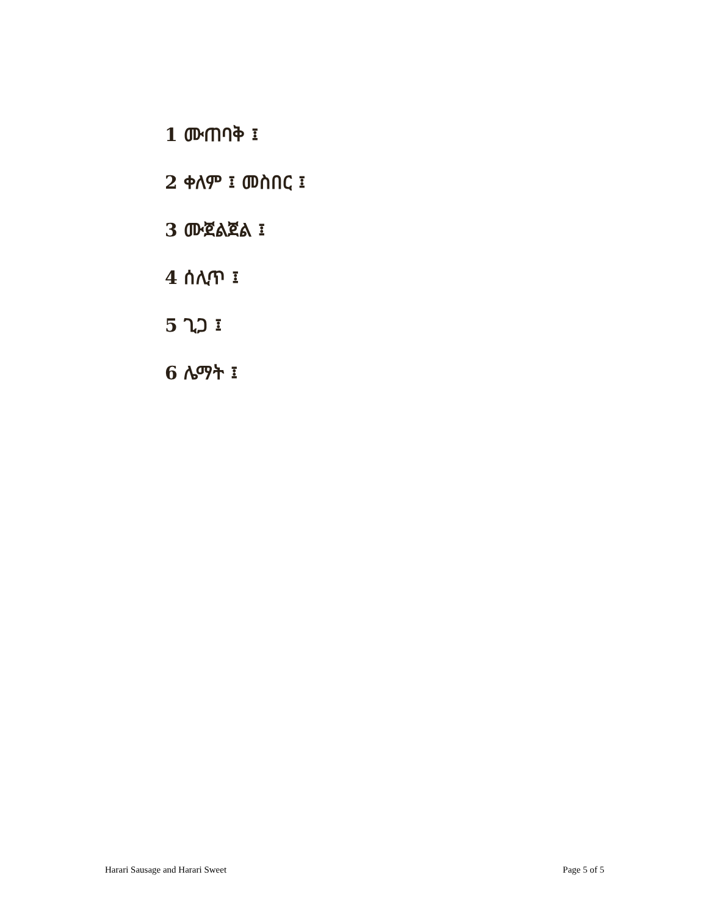1 ሙጠባቅ ፤
2 ቀለም ፤ መስበር ፤
3 ሙጀልጀል ፤
4 ሰሊጥ ፤
5 ጊጋ ፤
6 ሌማት ፤
Harari Sausage and Harari Sweet Page 5 of 5